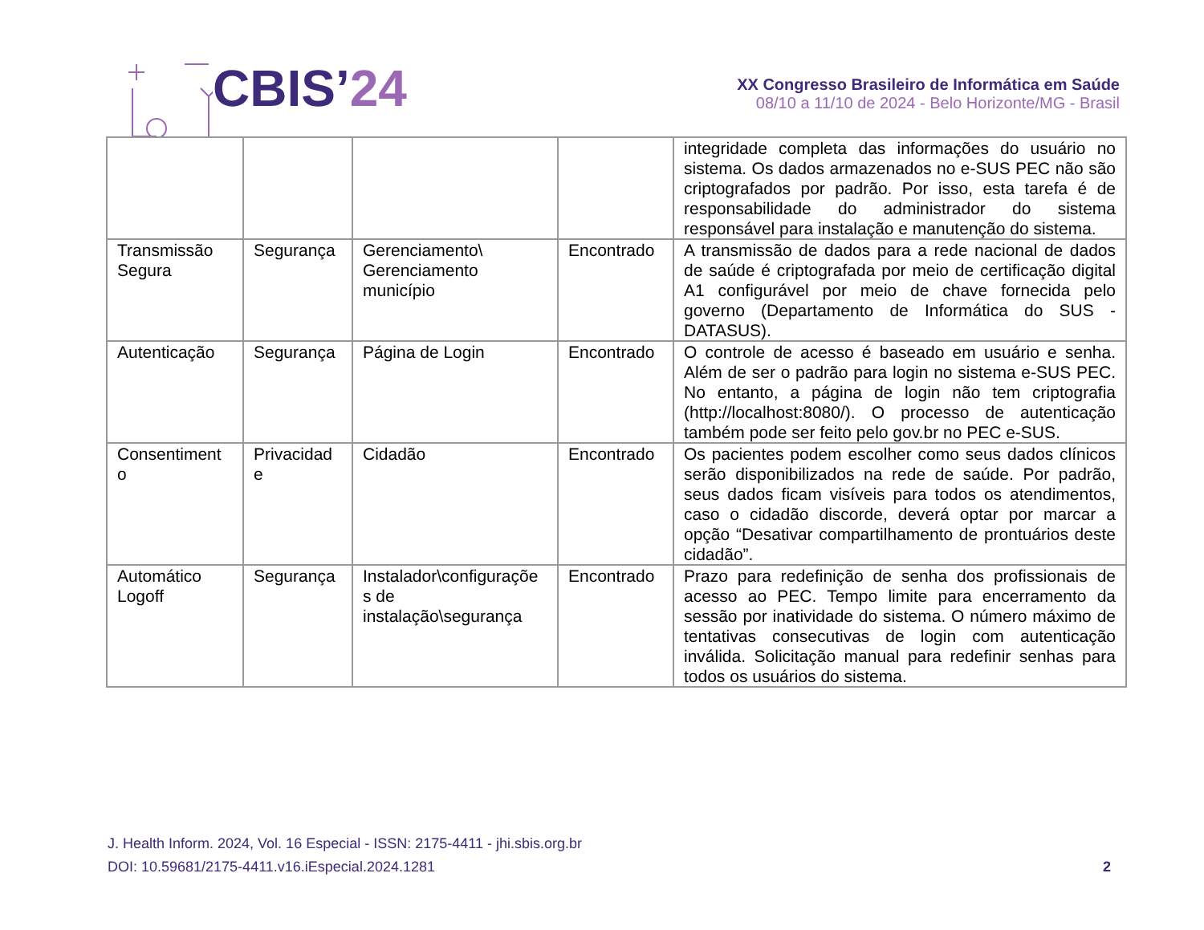CBIS’ 24
XX Congresso Brasileiro de Informática em Saúde
08/10 a 11/10 de 2024 - Belo Horizonte/MG - Brasil
| | | | | integridade completa das informações do usuário no sistema. Os dados armazenados no e-SUS PEC não são criptografados por padrão. Por isso, esta tarefa é de responsabilidade do administrador do sistema responsável para instalação e manutenção do sistema. |
| Transmissão Segura | Segurança | Gerenciamento\ Gerenciamento município | Encontrado | A transmissão de dados para a rede nacional de dados de saúde é criptografada por meio de certificação digital A1 configurável por meio de chave fornecida pelo governo (Departamento de Informática do SUS - DATASUS). |
| Autenticação | Segurança | Página de Login | Encontrado | O controle de acesso é baseado em usuário e senha. Além de ser o padrão para login no sistema e-SUS PEC. No entanto, a página de login não tem criptografia (http://localhost:8080/). O processo de autenticação também pode ser feito pelo gov.br no PEC e-SUS. |
| Consentiment o | Privacidad e | Cidadão | Encontrado | Os pacientes podem escolher como seus dados clínicos serão disponibilizados na rede de saúde. Por padrão, seus dados ficam visíveis para todos os atendimentos, caso o cidadão discorde, deverá optar por marcar a opção “Desativar compartilhamento de prontuários deste cidadão”. |
| Automático Logoff | Segurança | Instalador\configuraçõe s de instalação\segurança | Encontrado | Prazo para redefinição de senha dos profissionais de acesso ao PEC. Tempo limite para encerramento da sessão por inatividade do sistema. O número máximo de tentativas consecutivas de login com autenticação inválida. Solicitação manual para redefinir senhas para todos os usuários do sistema. |
J. Health Inform. 2024, Vol. 16 Especial - ISSN: 2175-4411 - jhi.sbis.org.br
DOI: 10.59681/2175-4411.v16.iEspecial.2024.1281 2